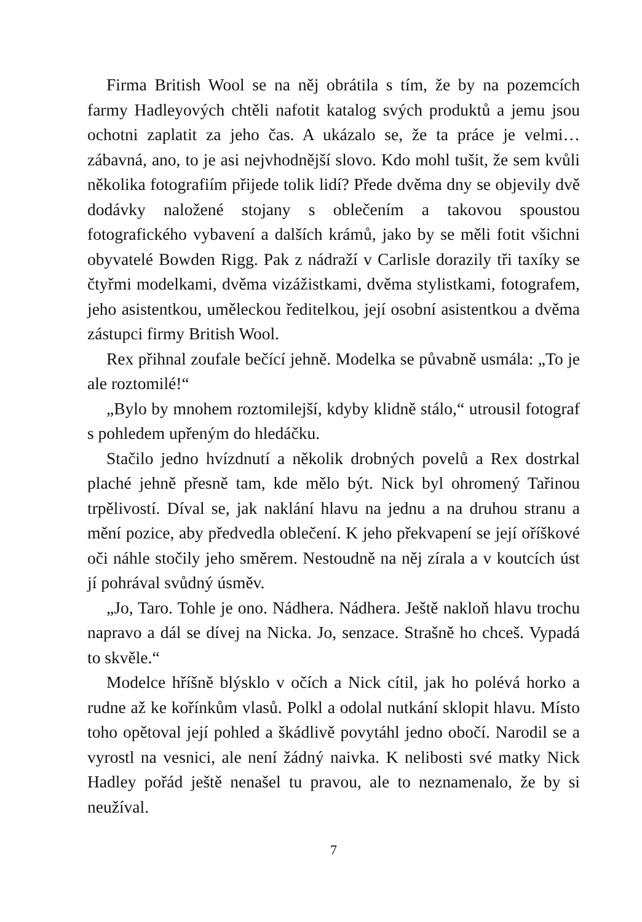Firma British Wool se na něj obrátila s tím, že by na pozemcích farmy Hadleyových chtěli nafotit katalog svých produktů a jemu jsou ochotni zaplatit za jeho čas. A ukázalo se, že ta práce je velmi… zábavná, ano, to je asi nejvhodnější slovo. Kdo mohl tušit, že sem kvůli několika fotografiím přijede tolik lidí? Přede dvěma dny se objevily dvě dodávky naložené stojany s oblečením a takovou spoustou fotografického vybavení a dalších krámů, jako by se měli fotit všichni obyvatelé Bowden Rigg. Pak z nádraží v Carlisle dorazily tři taxíky se čtyřmi modelkami, dvěma vizážistkami, dvěma stylistkami, fotografem, jeho asistentkou, uměleckou ředitelkou, její osobní asistentkou a dvěma zástupci firmy British Wool.
Rex přihnal zoufale bečící jehně. Modelka se půvabně usmála: „To je ale roztomilé!“
„Bylo by mnohem roztomilejší, kdyby klidně stálo,“ utrousil fotograf s pohledem upřeným do hledáčku.
Stačilo jedno hvízdnutí a několik drobných povelů a Rex dostrkal plaché jehně přesně tam, kde mělo být. Nick byl ohromený Tařinou trpělivostí. Díval se, jak naklání hlavu na jednu a na druhou stranu a mění pozice, aby předvedla oblečení. K jeho překvapení se její oříškové oči náhle stočily jeho směrem. Nestoudně na něj zírala a v koutcích úst jí pohrával svůdný úsměv.
„Jo, Taro. Tohle je ono. Nádhera. Nádhera. Ještě nakloň hlavu trochu napravo a dál se dívej na Nicka. Jo, senzace. Strašně ho chceš. Vypadá to skvěle.“
Modelce hříšně blýsklo v očích a Nick cítil, jak ho polévá horko a rudne až ke kořínkům vlasů. Polkl a odolal nutkání sklopit hlavu. Místo toho opětoval její pohled a škádlivě povytáhl jedno obočí. Narodil se a vyrostl na vesnici, ale není žádný naivka. K nelibosti své matky Nick Hadley pořád ještě nenašel tu pravou, ale to neznamenalo, že by si neužíval.
7